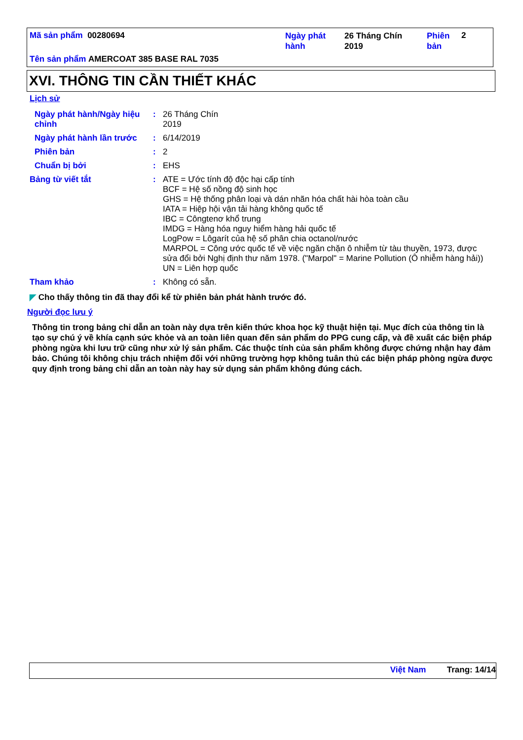Mã sản phẩm 00280694
Ngày phát hành
26 Tháng Chín 2019
Phiên bản
2
Tên sản phẩm AMERCOAT 385 BASE RAL 7035
XVI. THÔNG TIN CẦN THIẾT KHÁC
Lịch sử
Ngày phát hành/Ngày hiệu chỉnh
: 26 Tháng Chín
2019
Ngày phát hành lần trước
: 6/14/2019
Phiên bản : 2
Chuẩn bị bởi : EHS
Bảng từ viết tắt :
ATE = Ước tính độ độc hại cấp tính
BCF = Hệ số nồng độ sinh học
GHS = Hệ thống phân loại và dán nhãn hóa chất hài hòa toàn cầu
IATA = Hiệp hội vận tải hàng không quốc tế
IBC = Côngtenơ khổ trung
IMDG = Hàng hóa nguy hiểm hàng hải quốc tế
LogPow = Lôgarít của hệ số phân chia octanol/nước
MARPOL = Công ước quốc tế về việc ngăn chặn ô nhiễm từ tàu thuyền, 1973, được sửa đổi bởi Nghị định thư năm 1978. ("Marpol" = Marine Pollution (Ô nhiễm hàng hải))
UN = Liên hợp quốc
Tham khảo : Không có sẵn.
◤ Cho thấy thông tin đã thay đổi kể từ phiên bản phát hành trước đó.
Người đọc lưu ý
Thông tin trong bảng chỉ dẫn an toàn này dựa trên kiến thức khoa học kỹ thuật hiện tại. Mục đích của thông tin là tạo sự chú ý về khía cạnh sức khỏe và an toàn liên quan đến sản phẩm do PPG cung cấp, và đề xuất các biện pháp phòng ngừa khi lưu trữ cũng như xử lý sản phẩm. Các thuộc tính của sản phẩm không được chứng nhận hay đảm bảo. Chúng tôi không chịu trách nhiệm đối với những trường hợp không tuân thủ các biện pháp phòng ngừa được quy định trong bảng chỉ dẫn an toàn này hay sử dụng sản phẩm không đúng cách.
Việt Nam Trang: 14/14